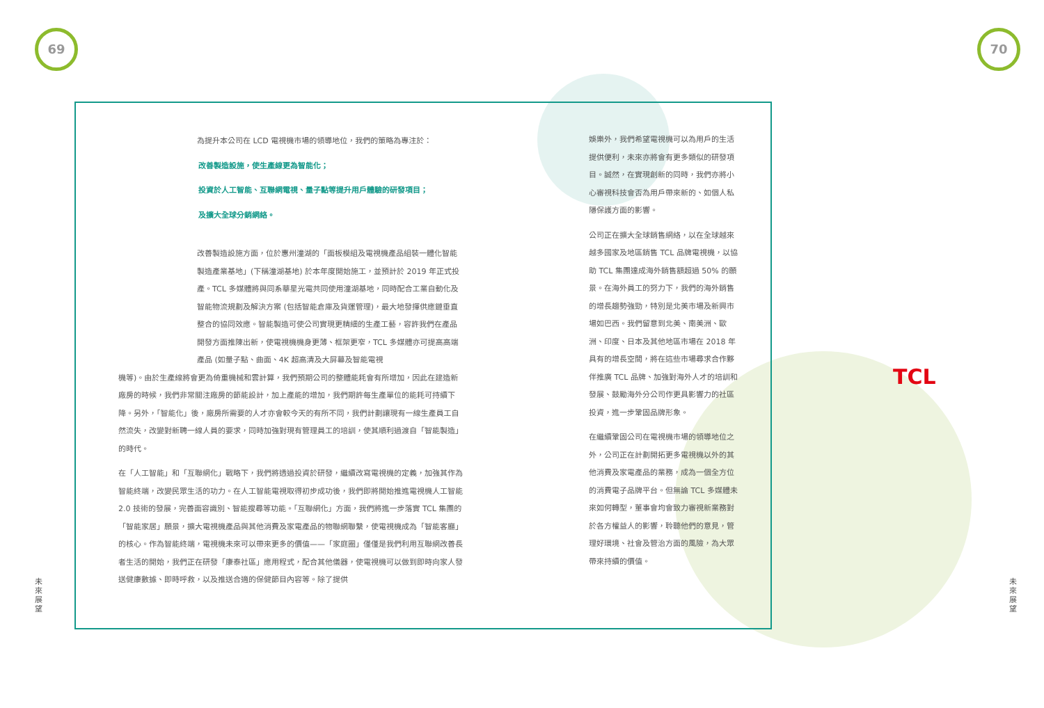69 70
未來展望
未來展望
為提升本公司在 LCD 電視機市場的領導地位，我們的策略為專注於：
改善製造設施，使生產線更為智能化；
投資於人工智能、互聯網電視、量子點等提升用戶體驗的研發項目；
及擴大全球分銷網絡。
改善製造設施方面，位於惠州潼湖的「面板模組及電視機產品組裝一體化智能製造產業基地」(下稱潼湖基地) 於本年度開始施工，並預計於 2019 年正式投產。TCL 多媒體將與同系華星光電共同使用潼湖基地，同時配合工業自動化及智能物流規劃及解決方案 (包括智能倉庫及貨運管理)，最大地發揮供應鏈垂直整合的協同效應。智能製造可使公司實現更精細的生產工藝，容許我們在產品開發方面推陳出新，使電視機機身更薄、框架更窄，TCL 多媒體亦可提高高端產品 (如量子點、曲面、4K 超高清及大屏幕及智能電視
機等)。由於生產線將會更為倚重機械和雲計算，我們預期公司的整體能耗會有所增加，因此在建造新廠房的時候，我們非常關注廠房的節能設計，加上產能的增加，我們期許每生產單位的能耗可持續下降。另外，「智能化」後，廠房所需要的人才亦會較今天的有所不同，我們計劃讓現有一線生產員工自然流失，改變對新聘一線人員的要求，同時加強對現有管理員工的培訓，使其順利過渡自「智能製造」的時代。
在「人工智能」和「互聯網化」戰略下，我們將透過投資於研發，繼續改寫電視機的定義，加強其作為智能終端，改變民眾生活的功力。在人工智能電視取得初步成功後，我們即將開始推進電視機人工智能 2.0 技術的發展，完善面容識別、智能搜尋等功能。「互聯網化」方面，我們將進一步落實 TCL 集團的「智能家居」願景，擴大電視機產品與其他消費及家電產品的物聯網聯繫，使電視機成為「智能客廳」的核心。作為智能終端，電視機未來可以帶來更多的價值——「家庭圈」僅僅是我們利用互聯網改善長者生活的開始，我們正在研發「康泰社區」應用程式，配合其他儀器，使電視機可以做到即時向家人發送健康數據、即時呼救，以及推送合適的保健節目內容等。除了提供
娛樂外，我們希望電視機可以為用戶的生活提供便利，未來亦將會有更多類似的研發項目。誠然，在實現創新的同時，我們亦將小心審視科技會否為用戶帶來新的、如個人私隱保護方面的影響。
公司正在擴大全球銷售網絡，以在全球越來越多國家及地區銷售 TCL 品牌電視機，以協助 TCL 集團達成海外銷售額超過 50% 的願景。在海外員工的努力下，我們的海外銷售的增長趨勢強勁，特別是北美市場及新興市場如巴西。我們留意到北美、南美洲、歐洲、印度、日本及其他地區市場在 2018 年具有的增長空間，將在這些市場尋求合作夥伴推廣 TCL 品牌、加強對海外人才的培訓和發展、鼓勵海外分公司作更具影響力的社區投資，進一步鞏固品牌形象。
在繼續鞏固公司在電視機市場的領導地位之外，公司正在計劃開拓更多電視機以外的其他消費及家電產品的業務，成為一個全方位的消費電子品牌平台。但無論 TCL 多媒體未來如何轉型，董事會均會致力審視新業務對於各方權益人的影響，聆聽他們的意見，管理好環境、社會及管治方面的風險，為大眾帶來持續的價值。
TCL